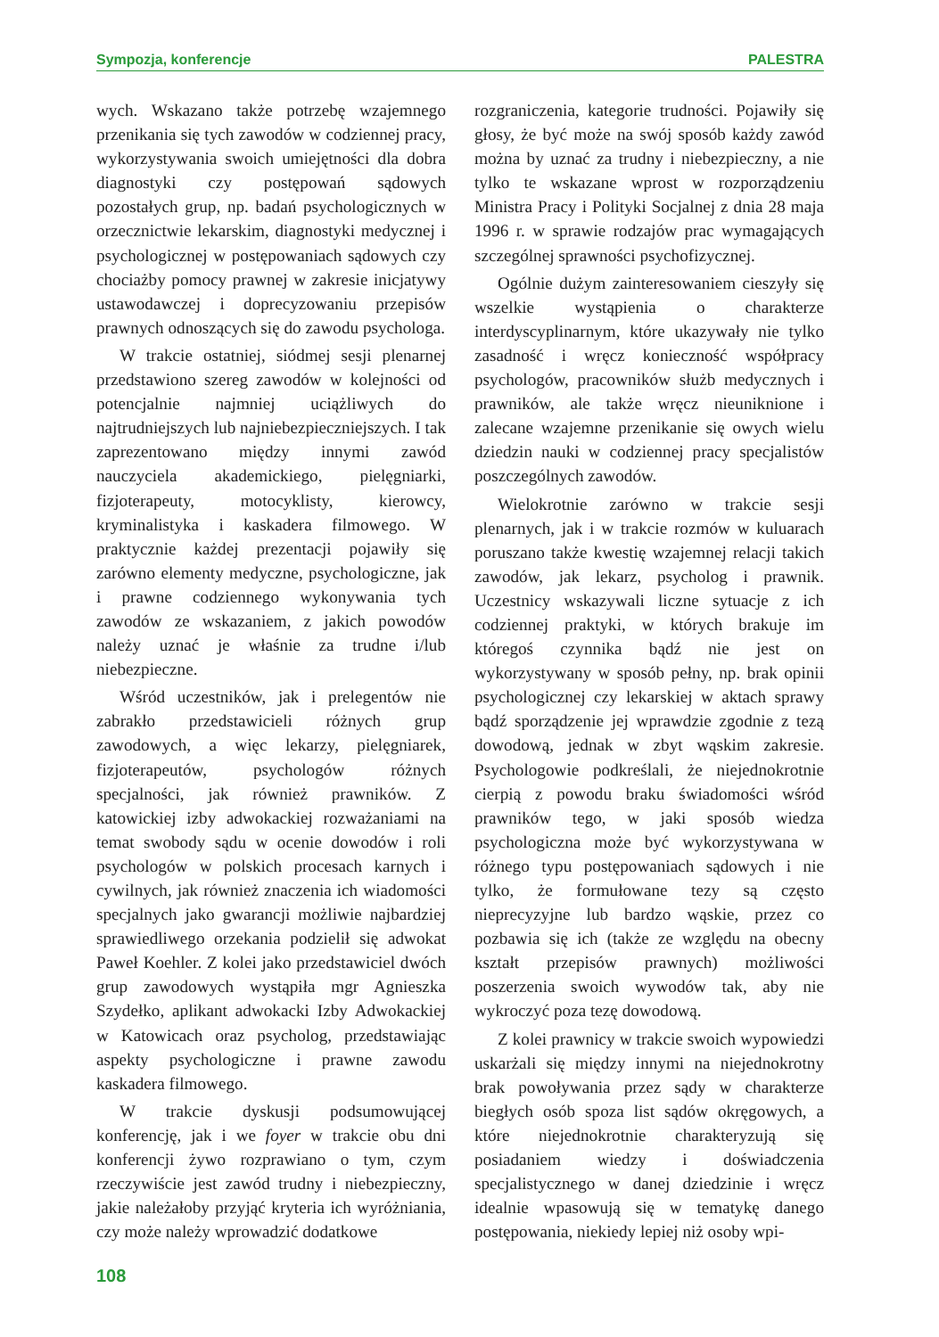Sympozja, konferencje PALESTRA
wych. Wskazano także potrzebę wzajemnego przenikania się tych zawodów w codziennej pracy, wykorzystywania swoich umiejętności dla dobra diagnostyki czy postępowań sądowych pozostałych grup, np. badań psychologicznych w orzecznictwie lekarskim, diagnostyki medycznej i psychologicznej w postępowaniach sądowych czy chociażby pomocy prawnej w zakresie inicjatywy ustawodawczej i doprecyzowaniu przepisów prawnych odnoszących się do zawodu psychologa.
W trakcie ostatniej, siódmej sesji plenarnej przedstawiono szereg zawodów w kolejności od potencjalnie najmniej uciążliwych do najtrudniejszych lub najniebezpieczniejszych. I tak zaprezentowano między innymi zawód nauczyciela akademickiego, pielęgniarki, fizjoterapeuty, motocyklisty, kierowcy, kryminalistyka i kaskadera filmowego. W praktycznie każdej prezentacji pojawiły się zarówno elementy medyczne, psychologiczne, jak i prawne codziennego wykonywania tych zawodów ze wskazaniem, z jakich powodów należy uznać je właśnie za trudne i/lub niebezpieczne.
Wśród uczestników, jak i prelegentów nie zabrakło przedstawicieli różnych grup zawodowych, a więc lekarzy, pielęgniarek, fizjoterapeutów, psychologów różnych specjalności, jak również prawników. Z katowickiej izby adwokackiej rozważaniami na temat swobody sądu w ocenie dowodów i roli psychologów w polskich procesach karnych i cywilnych, jak również znaczenia ich wiadomości specjalnych jako gwarancji możliwie najbardziej sprawiedliwego orzekania podzielił się adwokat Paweł Koehler. Z kolei jako przedstawiciel dwóch grup zawodowych wystąpiła mgr Agnieszka Szydełko, aplikant adwokacki Izby Adwokackiej w Katowicach oraz psycholog, przedstawiając aspekty psychologiczne i prawne zawodu kaskadera filmowego.
W trakcie dyskusji podsumowującej konferencję, jak i we foyer w trakcie obu dni konferencji żywo rozprawiano o tym, czym rzeczywiście jest zawód trudny i niebezpieczny, jakie należałoby przyjąć kryteria ich wyróżniania, czy może należy wprowadzić dodatkowe
rozgraniczenia, kategorie trudności. Pojawiły się głosy, że być może na swój sposób każdy zawód można by uznać za trudny i niebezpieczny, a nie tylko te wskazane wprost w rozporządzeniu Ministra Pracy i Polityki Socjalnej z dnia 28 maja 1996 r. w sprawie rodzajów prac wymagających szczególnej sprawności psychofizycznej.
Ogólnie dużym zainteresowaniem cieszyły się wszelkie wystąpienia o charakterze interdyscyplinarnym, które ukazywały nie tylko zasadność i wręcz konieczność współpracy psychologów, pracowników służb medycznych i prawników, ale także wręcz nieuniknione i zalecane wzajemne przenikanie się owych wielu dziedzin nauki w codziennej pracy specjalistów poszczególnych zawodów.
Wielokrotnie zarówno w trakcie sesji plenarnych, jak i w trakcie rozmów w kuluarach poruszano także kwestię wzajemnej relacji takich zawodów, jak lekarz, psycholog i prawnik. Uczestnicy wskazywali liczne sytuacje z ich codziennej praktyki, w których brakuje im któregoś czynnika bądź nie jest on wykorzystywany w sposób pełny, np. brak opinii psychologicznej czy lekarskiej w aktach sprawy bądź sporządzenie jej wprawdzie zgodnie z tezą dowodową, jednak w zbyt wąskim zakresie. Psychologowie podkreślali, że niejednokrotnie cierpią z powodu braku świadomości wśród prawników tego, w jaki sposób wiedza psychologiczna może być wykorzystywana w różnego typu postępowaniach sądowych i nie tylko, że formułowane tezy są często nieprecyzyjne lub bardzo wąskie, przez co pozbawia się ich (także ze względu na obecny kształt przepisów prawnych) możliwości poszerzenia swoich wywodów tak, aby nie wykroczyć poza tezę dowodową.
Z kolei prawnicy w trakcie swoich wypowiedzi uskarżali się między innymi na niejednokrotny brak powoływania przez sądy w charakterze biegłych osób spoza list sądów okręgowych, a które niejednokrotnie charakteryzują się posiadaniem wiedzy i doświadczenia specjalistycznego w danej dziedzinie i wręcz idealnie wpasowują się w tematykę danego postępowania, niekiedy lepiej niż osoby wpi-
108